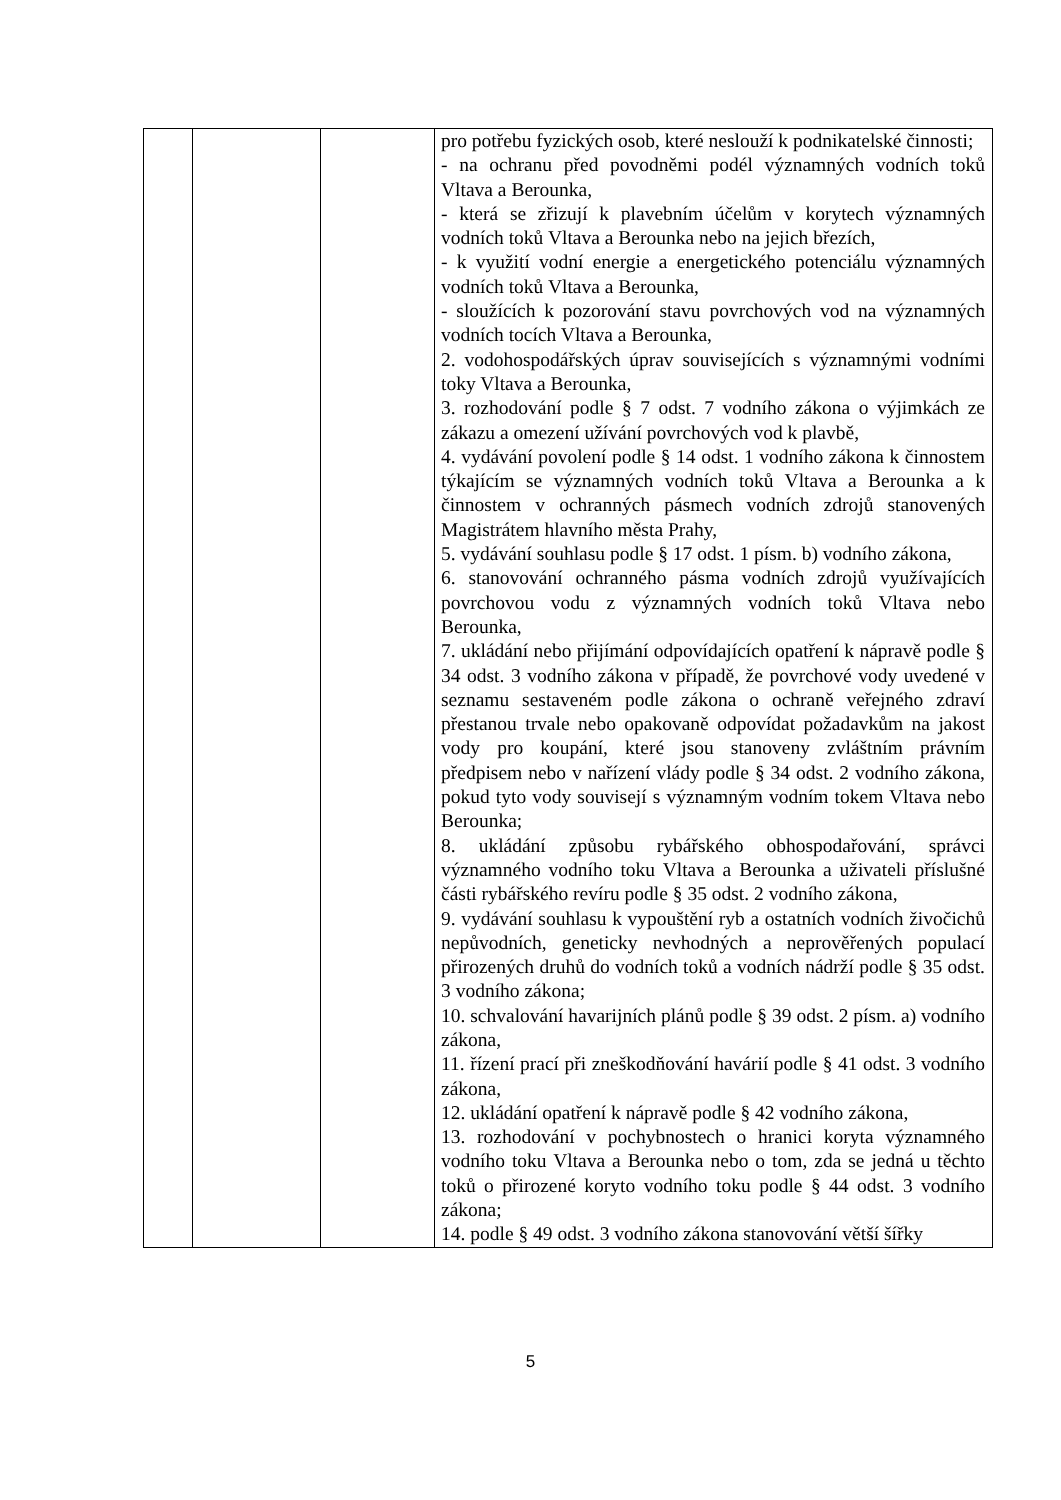| | | | pro potřebu fyzických osob, které neslouží k podnikatelské činnosti; - na ochranu před povodněmi podél významných vodních toků Vltava a Berounka, - která se zřizují k plavebním účelům v korytech významných vodních toků Vltava a Berounka nebo na jejich březích, - k využití vodní energie a energetického potenciálu významných vodních toků Vltava a Berounka, - sloužících k pozorování stavu povrchových vod na významných vodních tocích Vltava a Berounka, 2. vodohospodářských úprav souvisejících s významnými vodními toky Vltava a Berounka, 3. rozhodování podle § 7 odst. 7 vodního zákona o výjimkách ze zákazu a omezení užívání povrchových vod k plavbě, 4. vydávání povolení podle § 14 odst. 1 vodního zákona k činnostem týkajícím se významných vodních toků Vltava a Berounka a k činnostem v ochranných pásmech vodních zdrojů stanovených Magistrátem hlavního města Prahy, 5. vydávání souhlasu podle § 17 odst. 1 písm. b) vodního zákona, 6. stanovování ochranného pásma vodních zdrojů využívajících povrchovou vodu z významných vodních toků Vltava nebo Berounka, 7. ukládání nebo přijímání odpovídajících opatření k nápravě podle § 34 odst. 3 vodního zákona v případě, že povrchové vody uvedené v seznamu sestaveném podle zákona o ochraně veřejného zdraví přestanou trvale nebo opakovaně odpovídat požadavkům na jakost vody pro koupání, které jsou stanoveny zvláštním právním předpisem nebo v nařízení vlády podle § 34 odst. 2 vodního zákona, pokud tyto vody souvisejí s významným vodním tokem Vltava nebo Berounka; 8. ukládání způsobu rybářského obhospodařování, správci významného vodního toku Vltava a Berounka a uživateli příslušné části rybářského revíru podle § 35 odst. 2 vodního zákona, 9. vydávání souhlasu k vypouštění ryb a ostatních vodních živočichů nepůvodních, geneticky nevhodných a neprověřených populací přirozených druhů do vodních toků a vodních nádrží podle § 35 odst. 3 vodního zákona; 10. schvalování havarijních plánů podle § 39 odst. 2 písm. a) vodního zákona, 11. řízení prací při zneškodňování havárií podle § 41 odst. 3 vodního zákona, 12. ukládání opatření k nápravě podle § 42 vodního zákona, 13. rozhodování v pochybnostech o hranici koryta významného vodního toku Vltava a Berounka nebo o tom, zda se jedná u těchto toků o přirozené koryto vodního toku podle § 44 odst. 3 vodního zákona; 14. podle § 49 odst. 3 vodního zákona stanovování větší šířky |
5